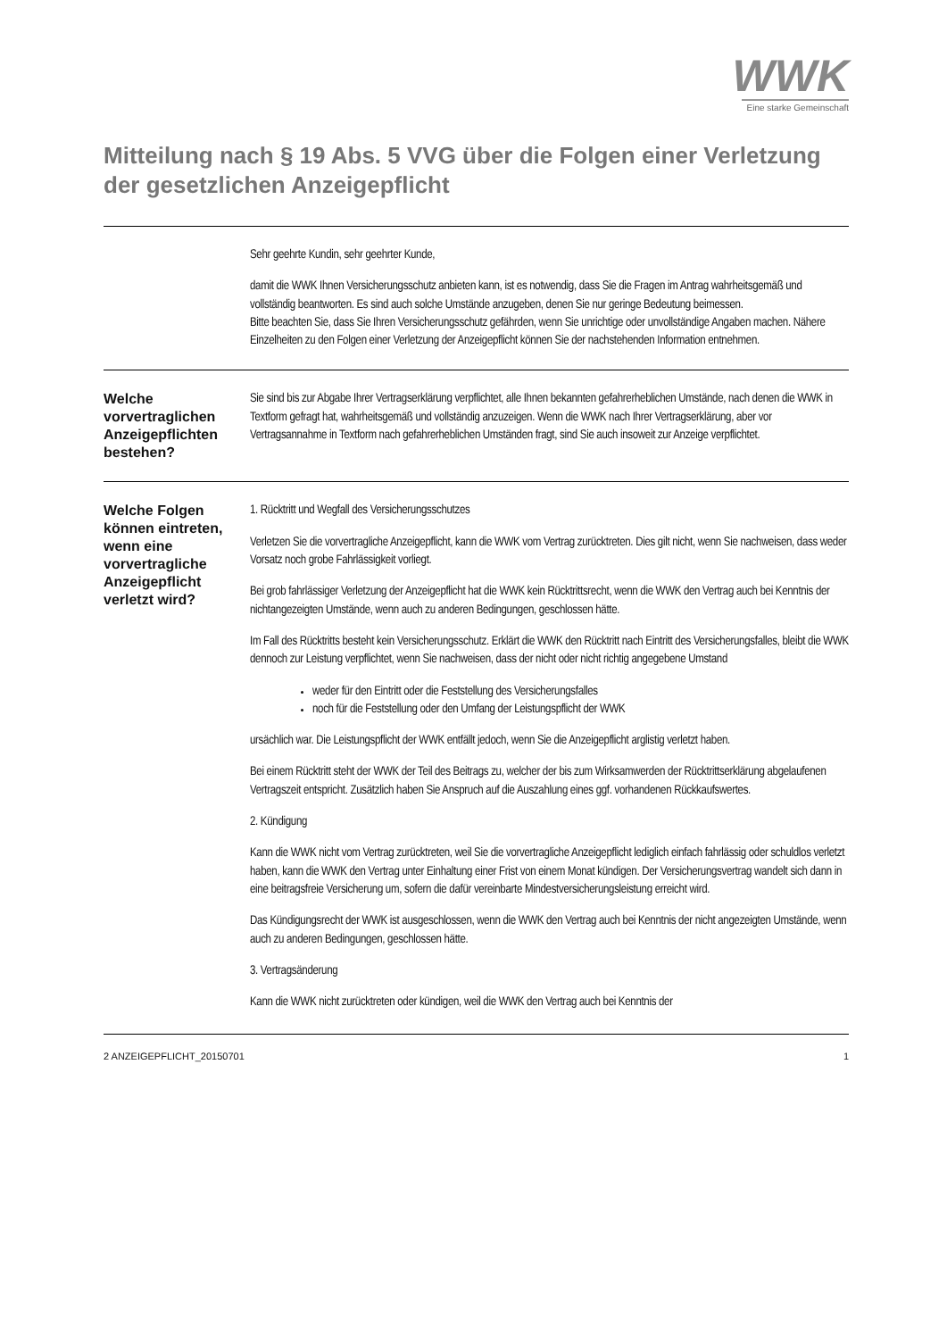WWK
Eine starke Gemeinschaft
Mitteilung nach § 19 Abs. 5 VVG über die Folgen einer Verletzung der gesetzlichen Anzeigepflicht
Sehr geehrte Kundin, sehr geehrter Kunde,
damit die WWK Ihnen Versicherungsschutz anbieten kann, ist es notwendig, dass Sie die Fragen im Antrag wahrheitsgemäß und vollständig beantworten. Es sind auch solche Umstände anzugeben, denen Sie nur geringe Bedeutung beimessen.
Bitte beachten Sie, dass Sie Ihren Versicherungsschutz gefährden, wenn Sie unrichtige oder unvollständige Angaben machen. Nähere Einzelheiten zu den Folgen einer Verletzung der Anzeigepflicht können Sie der nachstehenden Information entnehmen.
Welche vorvertraglichen Anzeigepflichten bestehen?
Sie sind bis zur Abgabe Ihrer Vertragserklärung verpflichtet, alle Ihnen bekannten gefahrerheblichen Umstände, nach denen die WWK in Textform gefragt hat, wahrheitsgemäß und vollständig anzuzeigen. Wenn die WWK nach Ihrer Vertragserklärung, aber vor Vertragsannahme in Textform nach gefahrerheblichen Umständen fragt, sind Sie auch insoweit zur Anzeige verpflichtet.
Welche Folgen können eintreten, wenn eine vorvertragliche Anzeigepflicht verletzt wird?
1. Rücktritt und Wegfall des Versicherungsschutzes
Verletzen Sie die vorvertragliche Anzeigepflicht, kann die WWK vom Vertrag zurücktreten. Dies gilt nicht, wenn Sie nachweisen, dass weder Vorsatz noch grobe Fahrlässigkeit vorliegt.
Bei grob fahrlässiger Verletzung der Anzeigepflicht hat die WWK kein Rücktrittsrecht, wenn die WWK den Vertrag auch bei Kenntnis der nichtangezeigten Umstände, wenn auch zu anderen Bedingungen, geschlossen hätte.
Im Fall des Rücktritts besteht kein Versicherungsschutz. Erklärt die WWK den Rücktritt nach Eintritt des Versicherungsfalles, bleibt die WWK dennoch zur Leistung verpflichtet, wenn Sie nachweisen, dass der nicht oder nicht richtig angegebene Umstand
weder für den Eintritt oder die Feststellung des Versicherungsfalles
noch für die Feststellung oder den Umfang der Leistungspflicht der WWK
ursächlich war. Die Leistungspflicht der WWK entfällt jedoch, wenn Sie die Anzeigepflicht arglistig verletzt haben.
Bei einem Rücktritt steht der WWK der Teil des Beitrags zu, welcher der bis zum Wirksamwerden der Rücktrittserklärung abgelaufenen Vertragszeit entspricht. Zusätzlich haben Sie Anspruch auf die Auszahlung eines ggf. vorhandenen Rückkaufswertes.
2. Kündigung
Kann die WWK nicht vom Vertrag zurücktreten, weil Sie die vorvertragliche Anzeigepflicht lediglich einfach fahrlässig oder schuldlos verletzt haben, kann die WWK den Vertrag unter Einhaltung einer Frist von einem Monat kündigen. Der Versicherungsvertrag wandelt sich dann in eine beitragsfreie Versicherung um, sofern die dafür vereinbarte Mindestversicherungsleistung erreicht wird.
Das Kündigungsrecht der WWK ist ausgeschlossen, wenn die WWK den Vertrag auch bei Kenntnis der nicht angezeigten Umstände, wenn auch zu anderen Bedingungen, geschlossen hätte.
3. Vertragsänderung
Kann die WWK nicht zurücktreten oder kündigen, weil die WWK den Vertrag auch bei Kenntnis der
2 ANZEIGEPFLICHT_20150701 1